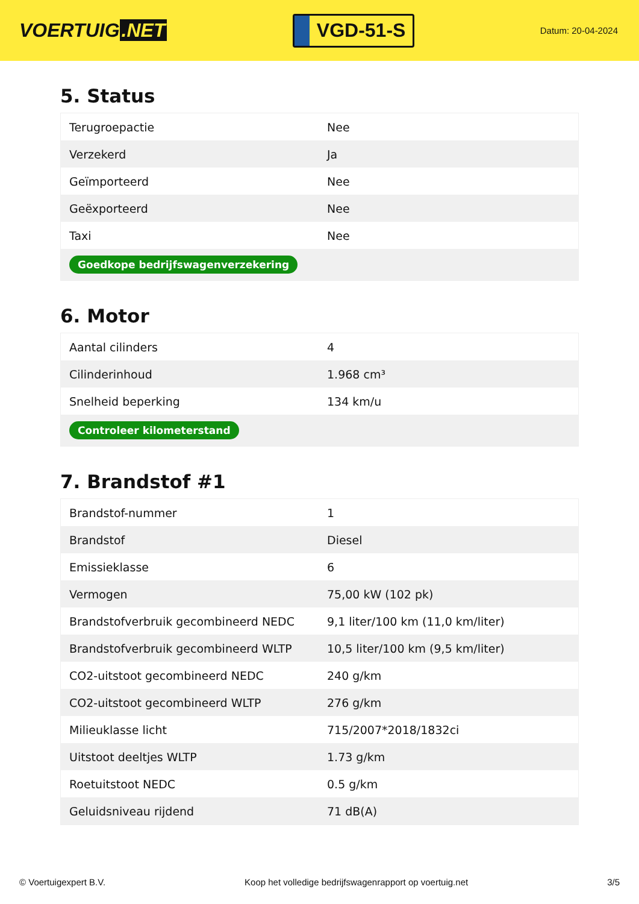VOERTUIG.NET
VGD-51-S
Datum: 20-04-2024
5. Status
| Terugroepactie | Nee |
| Verzekerd | Ja |
| Geïmporteerd | Nee |
| Geëxporteerd | Nee |
| Taxi | Nee |
| Goedkope bedrijfswagenverzekering | |
6. Motor
| Aantal cilinders | 4 |
| Cilinderinhoud | 1.968 cm³ |
| Snelheid beperking | 134 km/u |
| Controleer kilometerstand | |
7. Brandstof #1
| Brandstof-nummer | 1 |
| Brandstof | Diesel |
| Emissieklasse | 6 |
| Vermogen | 75,00 kW (102 pk) |
| Brandstofverbruik gecombineerd NEDC | 9,1 liter/100 km (11,0 km/liter) |
| Brandstofverbruik gecombineerd WLTP | 10,5 liter/100 km (9,5 km/liter) |
| CO2-uitstoot gecombineerd NEDC | 240 g/km |
| CO2-uitstoot gecombineerd WLTP | 276 g/km |
| Milieuklasse licht | 715/2007*2018/1832ci |
| Uitstoot deeltjes WLTP | 1.73 g/km |
| Roetuitstoot NEDC | 0.5 g/km |
| Geluidsniveau rijdend | 71 dB(A) |
© Voertuigexpert B.V. Koop het volledige bedrijfswagenrapport op voertuig.net 3/5